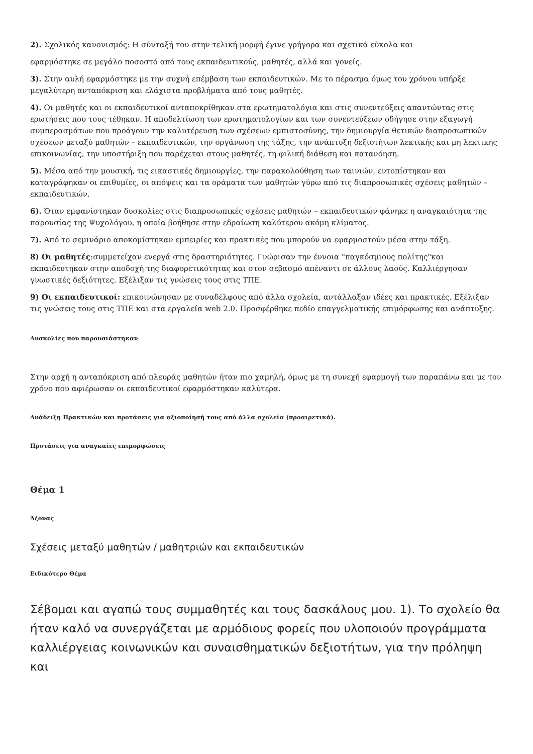2). Σχολικός κανονισμός: Η σύνταξή του στην τελική μορφή έγινε γρήγορα και σχετικά εύκολα και
εφαρμόστηκε σε μεγάλο ποσοστό από τους εκπαιδευτικούς, μαθητές, αλλά και γονείς.
3). Στην αυλή εφαρμόστηκε με την συχνή επέμβαση των εκπαιδευτικών. Με το πέρασμα όμως του χρόνου υπήρξε μεγαλύτερη ανταπόκριση και ελάχιστα προβλήματα από τους μαθητές.
4). Οι μαθητές και οι εκπαιδευτικοί ανταποκρίθηκαν στα ερωτηματολόγια και στις συνεντεύξεις απαντώντας στις ερωτήσεις που τους τέθηκαν. Η αποδελτίωση των ερωτηματολογίων και των συνεντεύξεων οδήγησε στην εξαγωγή συμπερασμάτων που προάγουν την καλυτέρευση των σχέσεων εμπιστοσύνης, την δημιουργία θετικών διαπροσωπικών σχέσεων μεταξύ μαθητών – εκπαιδευτικών, την οργάνωση της τάξης, την ανάπτυξη δεξιοτήτων λεκτικής και μη λεκτικής επικοινωνίας, την υποστήριξη που παρέχεται στους μαθητές, τη φιλική διάθεση και κατανόηση.
5). Μέσα από την μουσική, τις εικαστικές δημιουργίες, την παρακολούθηση των ταινιών, εντοπίστηκαν και καταγράφηκαν οι επιθυμίες, οι απόψεις και τα οράματα των μαθητών γύρω από τις διαπροσωπικές σχέσεις μαθητών – εκπαιδευτικών.
6). Όταν εμφανίστηκαν δυσκολίες στις διαπροσωπικές σχέσεις μαθητών – εκπαιδευτικών φάνηκε η αναγκαιότητα της παρουσίας της Ψυχολόγου, η οποία βοήθησε στην εδραίωση καλύτερου ακόμη κλίματος.
7). Από το σεμινάριο αποκομίστηκαν εμπειρίες και πρακτικές που μπορούν να εφαρμοστούν μέσα στην τάξη.
8) Οι μαθητές:συμμετείχαν ενεργά στις δραστηριότητες. Γνώρισαν την έννοια "παγκόσμιους πολίτης"και εκπαιδευτηκαν στην αποδοχή της διαφορετικότητας και στον σεβασμό απέναντι σε άλλους λαούς. Καλλιέργησαν γνωστικές δεξιότητες. Εξέλιξαν τις γνώσεις τους στις ΤΠΕ.
9) Οι εκπαιδευτικοί: επικοινώνησαν με συναδέλφους από άλλα σχολεία, αντάλλαξαν ιδέες και πρακτικές. Εξέλιξαν τις γνώσεις τους στις ΤΠΕ και στα εργαλεία web 2.0. Προσφέρθηκε πεδίο επαγγελματικής επιμόρφωσης και ανάπτυξης.
Δυσκολίες που παρουσιάστηκαν
Στην αρχή η ανταπόκριση από πλευράς μαθητών ήταν πιο χαμηλή, όμως με τη συνεχή εφαρμογή των παραπάνω και με τον χρόνο που αφιέρωσαν οι εκπαιδευτικοί εφαρμόστηκαν καλύτερα.
Ανάδειξη Πρακτικών και προτάσεις για αξιοποίησή τους από άλλα σχολεία (προαιρετικά).
Προτάσεις για αναγκαίες επιμορφώσεις
Θέμα 1
Άξονας
Σχέσεις μεταξύ μαθητών / μαθητριών και εκπαιδευτικών
Ειδικότερο Θέμα
Σέβομαι και αγαπώ τους συμμαθητές και τους δασκάλους μου. 1). Το σχολείο θα ήταν καλό να συνεργάζεται με αρμόδιους φορείς που υλοποιούν προγράμματα καλλιέργειας κοινωνικών και συναισθηματικών δεξιοτήτων, για την πρόληψη και